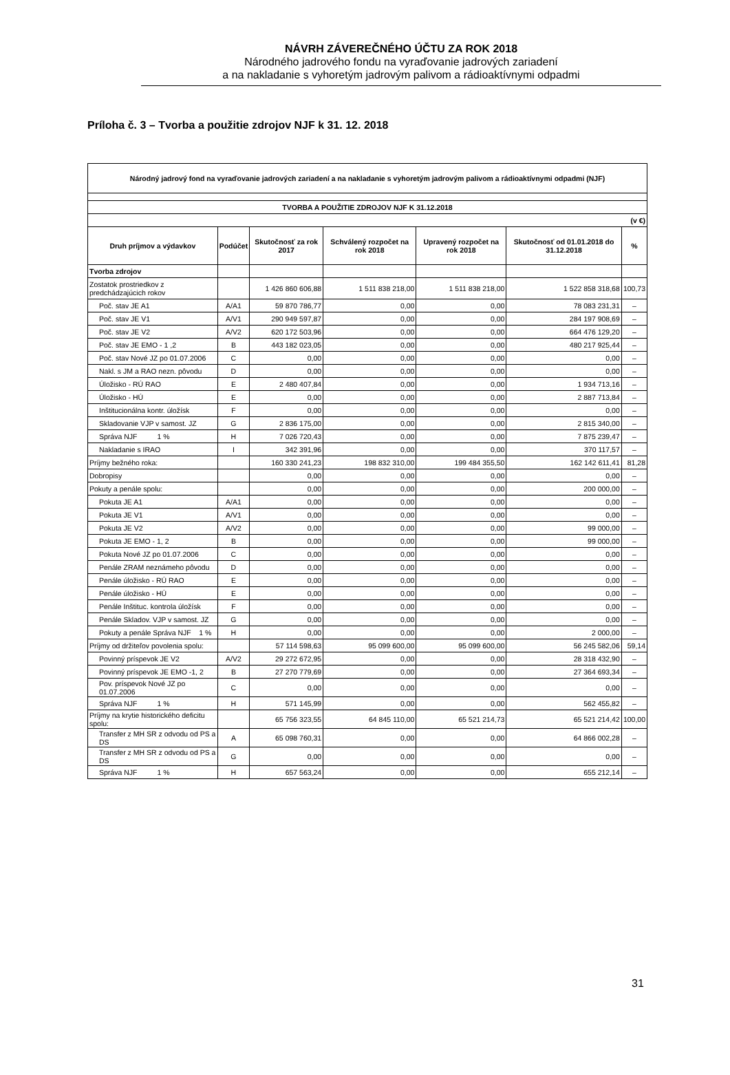NÁVRH ZÁVEREČNÉHO ÚČTU ZA ROK 2018
Národného jadrového fondu na vyraďovanie jadrových zariadení
a na nakladanie s vyhoretým jadrovým palivom a rádioaktívnymi odpadmi
Príloha č. 3 – Tvorba a použitie zdrojov NJF k 31. 12. 2018
| Národný jadrový fond na vyraďovanie jadrových zariadení a na nakladanie s vyhoretým jadrovým palivom a rádioaktívnymi odpadmi (NJF) | | | | | | |
| --- | --- | --- | --- | --- | --- | --- |
| TVORBA A POUŽITIE ZDROJOV NJF K 31.12.2018 | | | | | | |
| (v €) | | | | | | |
| Druh príjmov a výdavkov | Podúčet | Skutočnosť za rok 2017 | Schválený rozpočet na rok 2018 | Upravený rozpočet na rok 2018 | Skutočnosť od 01.01.2018 do 31.12.2018 | % |
| Tvorba zdrojov | | | | | | |
| Zostatok prostriedkov z predchádzajúcich rokov | | 1 426 860 606,88 | 1 511 838 218,00 | 1 511 838 218,00 | 1 522 858 318,68 | 100,73 |
| Poč. stav JE A1 | A/A1 | 59 870 786,77 | 0,00 | 0,00 | 78 083 231,31 | – |
| Poč. stav JE V1 | A/V1 | 290 949 597,87 | 0,00 | 0,00 | 284 197 908,69 | – |
| Poč. stav JE V2 | A/V2 | 620 172 503,96 | 0,00 | 0,00 | 664 476 129,20 | – |
| Poč. stav JE EMO - 1 ,2 | B | 443 182 023,05 | 0,00 | 0,00 | 480 217 925,44 | – |
| Poč. stav Nové JZ po 01.07.2006 | C | 0,00 | 0,00 | 0,00 | 0,00 | – |
| Nakl. s JM a RAO nezn. pôvodu | D | 0,00 | 0,00 | 0,00 | 0,00 | – |
| Úložisko - RÚ RAO | E | 2 480 407,84 | 0,00 | 0,00 | 1 934 713,16 | – |
| Úložisko - HÚ | E | 0,00 | 0,00 | 0,00 | 2 887 713,84 | – |
| Inštitucionálna kontr. úložísk | F | 0,00 | 0,00 | 0,00 | 0,00 | – |
| Skladovanie VJP v samost. JZ | G | 2 836 175,00 | 0,00 | 0,00 | 2 815 340,00 | – |
| Správa NJF 1 % | H | 7 026 720,43 | 0,00 | 0,00 | 7 875 239,47 | – |
| Nakladanie s IRAO | I | 342 391,96 | 0,00 | 0,00 | 370 117,57 | – |
| Príjmy bežného roka: | | 160 330 241,23 | 198 832 310,00 | 199 484 355,50 | 162 142 611,41 | 81,28 |
| Dobropisy | | 0,00 | 0,00 | 0,00 | 0,00 | – |
| Pokuty a penále spolu: | | 0,00 | 0,00 | 0,00 | 200 000,00 | – |
| Pokuta JE A1 | A/A1 | 0,00 | 0,00 | 0,00 | 0,00 | – |
| Pokuta JE V1 | A/V1 | 0,00 | 0,00 | 0,00 | 0,00 | – |
| Pokuta JE V2 | A/V2 | 0,00 | 0,00 | 0,00 | 99 000,00 | – |
| Pokuta JE EMO - 1, 2 | B | 0,00 | 0,00 | 0,00 | 99 000,00 | – |
| Pokuta Nové JZ po 01.07.2006 | C | 0,00 | 0,00 | 0,00 | 0,00 | – |
| Penále ZRAM neznámeho pôvodu | D | 0,00 | 0,00 | 0,00 | 0,00 | – |
| Penále úložisko - RÚ RAO | E | 0,00 | 0,00 | 0,00 | 0,00 | – |
| Penále úložisko - HÚ | E | 0,00 | 0,00 | 0,00 | 0,00 | – |
| Penále Inštituc. kontrola úložísk | F | 0,00 | 0,00 | 0,00 | 0,00 | – |
| Penále Skladov. VJP v samost. JZ | G | 0,00 | 0,00 | 0,00 | 0,00 | – |
| Pokuty a penále Správa NJF 1 % | H | 0,00 | 0,00 | 0,00 | 2 000,00 | – |
| Príjmy od držiteľov povolenia spolu: | | 57 114 598,63 | 95 099 600,00 | 95 099 600,00 | 56 245 582,06 | 59,14 |
| Povinný príspevok JE V2 | A/V2 | 29 272 672,95 | 0,00 | 0,00 | 28 318 432,90 | – |
| Povinný príspevok JE EMO -1, 2 | B | 27 270 779,69 | 0,00 | 0,00 | 27 364 693,34 | – |
| Pov. príspevok Nové JZ po 01.07.2006 | C | 0,00 | 0,00 | 0,00 | 0,00 | – |
| Správa NJF 1 % | H | 571 145,99 | 0,00 | 0,00 | 562 455,82 | – |
| Príjmy na krytie historického deficitu spolu: | | 65 756 323,55 | 64 845 110,00 | 65 521 214,73 | 65 521 214,42 | 100,00 |
| Transfer z MH SR z odvodu od PS a DS | A | 65 098 760,31 | 0,00 | 0,00 | 64 866 002,28 | – |
| Transfer z MH SR z odvodu od PS a DS | G | 0,00 | 0,00 | 0,00 | 0,00 | – |
| Správa NJF 1 % | H | 657 563,24 | 0,00 | 0,00 | 655 212,14 | – |
31